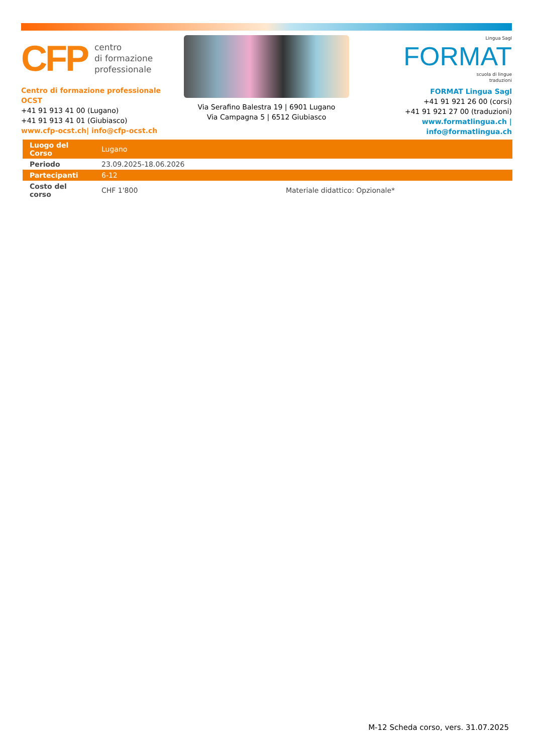CFP centro
di formazione
professionale
Centro di formazione professionale OCST
+41 91 913 41 00 (Lugano)
+41 91 913 41 01 (Giubiasco)
www.cfp-ocst.ch| info@cfp-ocst.ch
Via Serafino Balestra 19 | 6901 Lugano
Via Campagna 5 | 6512 Giubiasco
Lingua Sagl
FORMAT
scuola di lingue
traduzioni
FORMAT Lingua Sagl
+41 91 921 26 00 (corsi)
+41 91 921 27 00 (traduzioni)
www.formatlingua.ch | info@formatlingua.ch
| Luogo del Corso | Lugano | |
| Periodo | 23.09.2025-18.06.2026 | |
| Partecipanti | 6-12 | |
| Costo del corso | CHF 1'800 | Materiale didattico: Opzionale* |
M-12 Scheda corso, vers. 31.07.2025